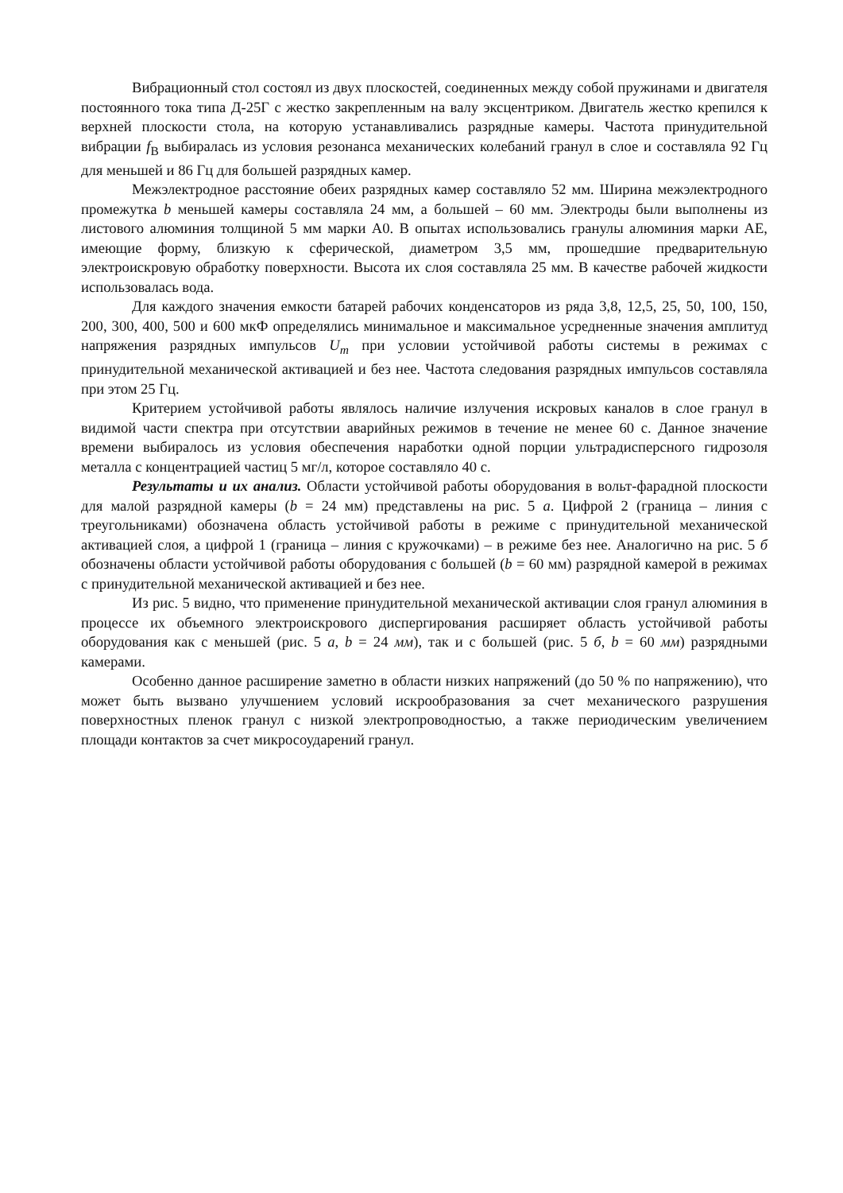Вибрационный стол состоял из двух плоскостей, соединенных между собой пружинами и двигателя постоянного тока типа Д-25Г с жестко закрепленным на валу эксцентриком. Двигатель жестко крепился к верхней плоскости стола, на которую устанавливались разрядные камеры. Частота принудительной вибрации f<sub>В</sub> выбиралась из условия резонанса механических колебаний гранул в слое и составляла 92 Гц для меньшей и 86 Гц для большей разрядных камер.
Межэлектродное расстояние обеих разрядных камер составляло 52 мм. Ширина межэлектродного промежутка b меньшей камеры составляла 24 мм, а большей – 60 мм. Электроды были выполнены из листового алюминия толщиной 5 мм марки А0. В опытах использовались гранулы алюминия марки АЕ, имеющие форму, близкую к сферической, диаметром 3,5 мм, прошедшие предварительную электроискровую обработку поверхности. Высота их слоя составляла 25 мм. В качестве рабочей жидкости использовалась вода.
Для каждого значения емкости батарей рабочих конденсаторов из ряда 3,8, 12,5, 25, 50, 100, 150, 200, 300, 400, 500 и 600 мкФ определялись минимальное и максимальное усредненные значения амплитуд напряжения разрядных импульсов U<sub>m</sub> при условии устойчивой работы системы в режимах с принудительной механической активацией и без нее. Частота следования разрядных импульсов составляла при этом 25 Гц.
Критерием устойчивой работы являлось наличие излучения искровых каналов в слое гранул в видимой части спектра при отсутствии аварийных режимов в течение не менее 60 с. Данное значение времени выбиралось из условия обеспечения наработки одной порции ультрадисперсного гидрозоля металла с концентрацией частиц 5 мг/л, которое составляло 40 с.
Результаты и их анализ. Области устойчивой работы оборудования в вольт-фарадной плоскости для малой разрядной камеры (b = 24 мм) представлены на рис. 5 а. Цифрой 2 (граница – линия с треугольниками) обозначена область устойчивой работы в режиме с принудительной механической активацией слоя, а цифрой 1 (граница – линия с кружочками) – в режиме без нее. Аналогично на рис. 5 б обозначены области устойчивой работы оборудования с большей (b = 60 мм) разрядной камерой в режимах с принудительной механической активацией и без нее.
Из рис. 5 видно, что применение принудительной механической активации слоя гранул алюминия в процессе их объемного электроискрового диспергирования расширяет область устойчивой работы оборудования как с меньшей (рис. 5 а, b = 24 мм), так и с большей (рис. 5 б, b = 60 мм) разрядными камерами.
Особенно данное расширение заметно в области низких напряжений (до 50 % по напряжению), что может быть вызвано улучшением условий искрообразования за счет механического разрушения поверхностных пленок гранул с низкой электропроводностью, а также периодическим увеличением площади контактов за счет микросоударений гранул.